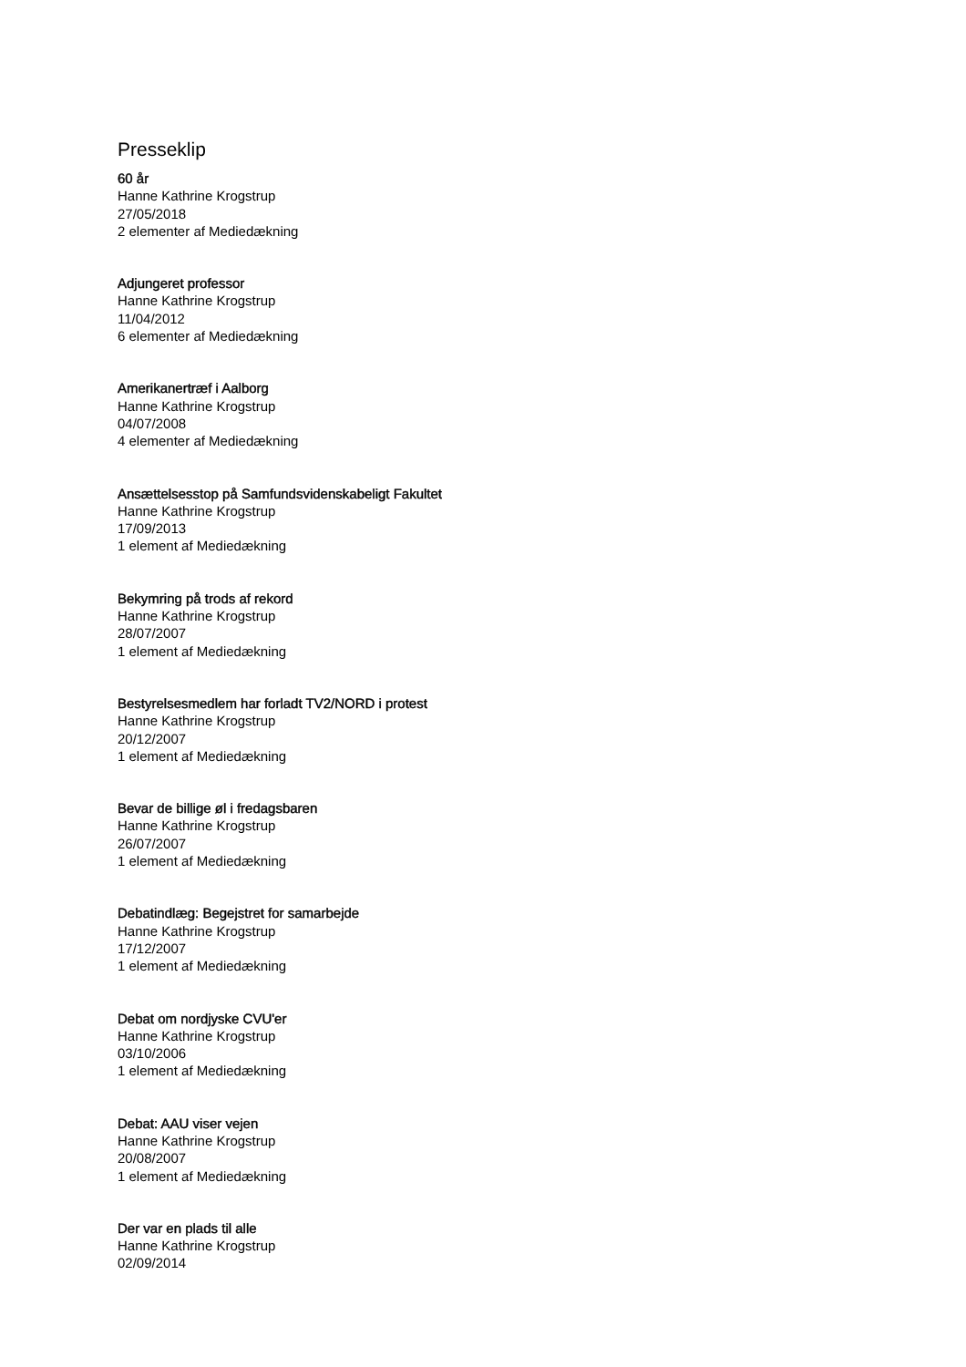Presseklip
60 år
Hanne Kathrine Krogstrup
27/05/2018
2 elementer af Mediedækning
Adjungeret professor
Hanne Kathrine Krogstrup
11/04/2012
6 elementer af Mediedækning
Amerikanertræf i Aalborg
Hanne Kathrine Krogstrup
04/07/2008
4 elementer af Mediedækning
Ansættelsesstop på Samfundsvidenskabeligt Fakultet
Hanne Kathrine Krogstrup
17/09/2013
1 element af Mediedækning
Bekymring på trods af rekord
Hanne Kathrine Krogstrup
28/07/2007
1 element af Mediedækning
Bestyrelsesmedlem har forladt TV2/NORD i protest
Hanne Kathrine Krogstrup
20/12/2007
1 element af Mediedækning
Bevar de billige øl i fredagsbaren
Hanne Kathrine Krogstrup
26/07/2007
1 element af Mediedækning
Debatindlæg: Begejstret for samarbejde
Hanne Kathrine Krogstrup
17/12/2007
1 element af Mediedækning
Debat om nordjyske CVU'er
Hanne Kathrine Krogstrup
03/10/2006
1 element af Mediedækning
Debat: AAU viser vejen
Hanne Kathrine Krogstrup
20/08/2007
1 element af Mediedækning
Der var en plads til alle
Hanne Kathrine Krogstrup
02/09/2014